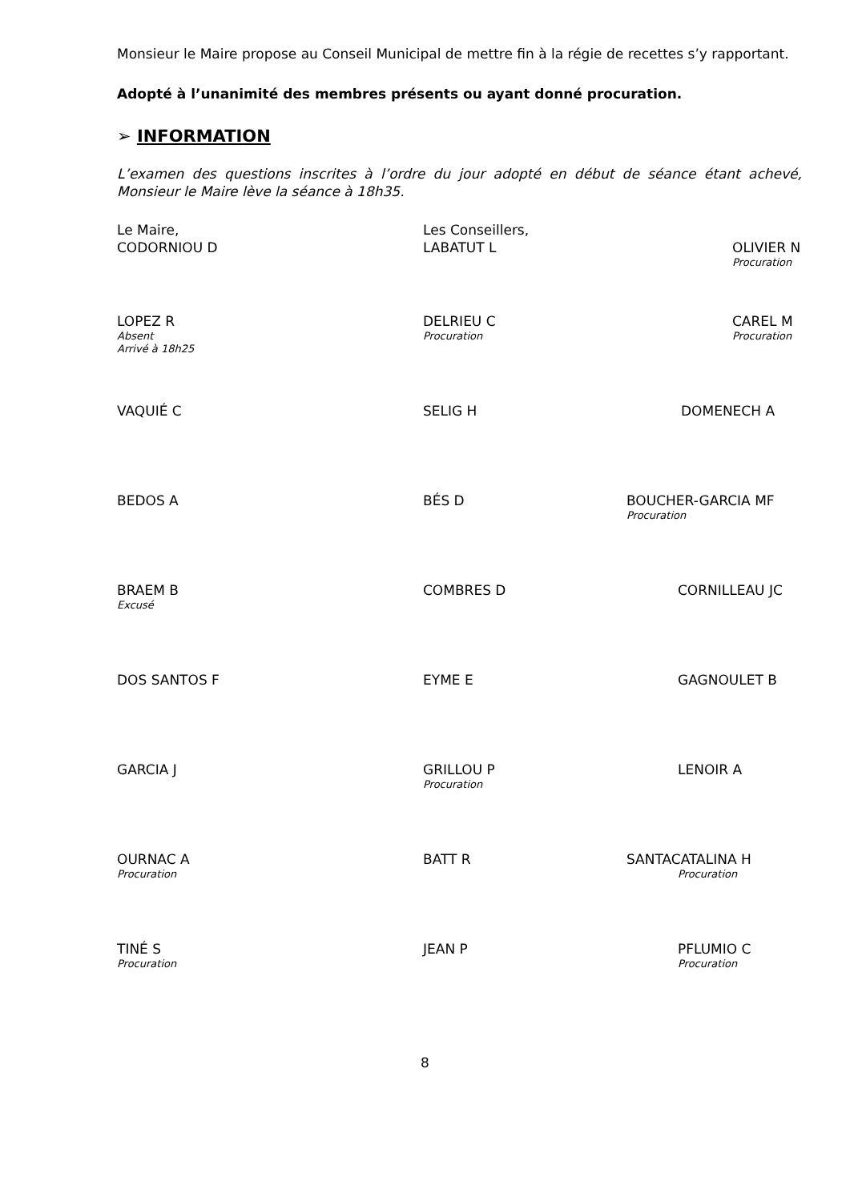Monsieur le Maire propose au Conseil Municipal de mettre fin à la régie de recettes s’y rapportant.
Adopté à l’unanimité des membres présents ou ayant donné procuration.
➢ INFORMATION
L’examen des questions inscrites à l’ordre du jour adopté en début de séance étant achevé, Monsieur le Maire lève la séance à 18h35.
Le Maire,
CODORNIOU D
Les Conseillers,
LABATUT L
OLIVIER N
Procuration
LOPEZ R
Absent
Arrivé à 18h25
DELRIEU C
Procuration
CAREL M
Procuration
VAQUIÉ C SELIG H DOMENECH A
BEDOS A BÉS D BOUCHER-GARCIA MF
Procuration
BRAEM B
Excusé
COMBRES D CORNILLEAU JC
DOS SANTOS F EYME E GAGNOULET B
GARCIA J GRILLOU P
Procuration
LENOIR A
OURNAC A
Procuration
BATT R SANTACATALINA H
Procuration
TINÉ S
Procuration
JEAN P PFLUMIO C
Procuration
8